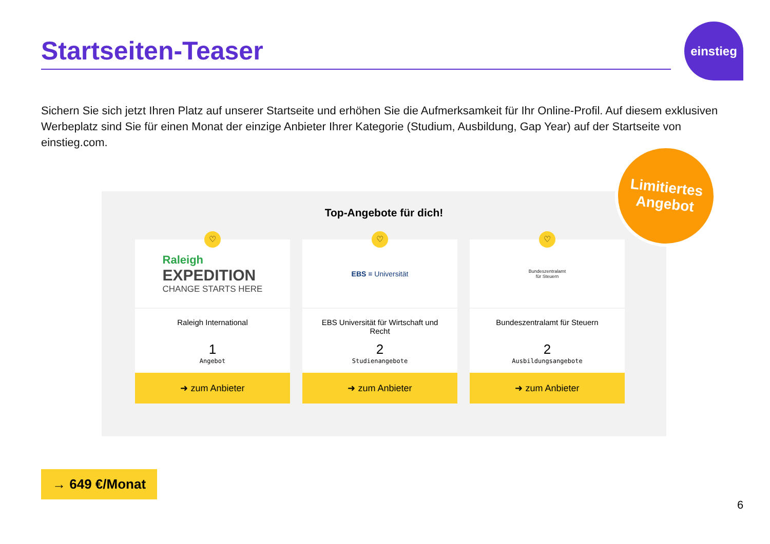Startseiten-Teaser
einstieg
Sichern Sie sich jetzt Ihren Platz auf unserer Startseite und erhöhen Sie die Aufmerksamkeit für Ihr Online-Profil. Auf diesem exklusiven Werbeplatz sind Sie für einen Monat der einzige Anbieter Ihrer Kategorie (Studium, Ausbildung, Gap Year) auf der Startseite von einstieg.com.
Top-Angebote für dich!
♡
Raleigh
EXPEDITION
CHANGE STARTS HERE
Raleigh International
1
Angebot
➜ zum Anbieter
♡
EBS ≡ Universität
EBS Universität für Wirtschaft und Recht
2
Studienangebote
➜ zum Anbieter
♡
Bundeszentralamt
für Steuern
Bundeszentralamt für Steuern
2
Ausbildungsangebote
➜ zum Anbieter
Limitiertes
Angebot
→ 649 €/Monat
6